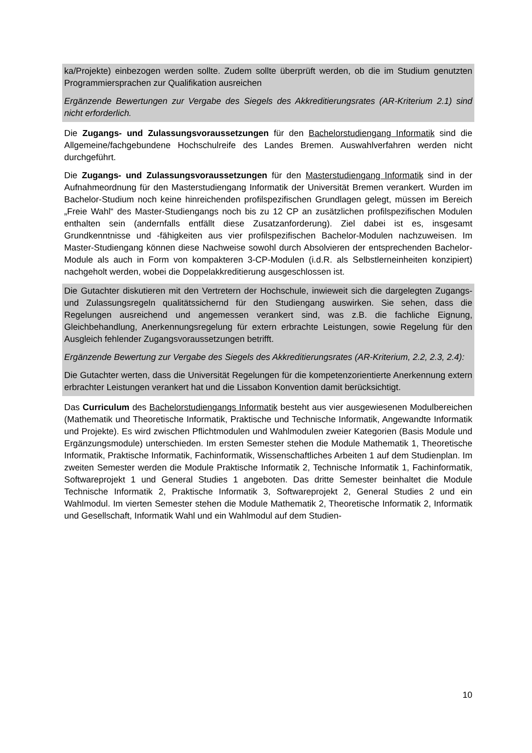ka/Projekte) einbezogen werden sollte. Zudem sollte überprüft werden, ob die im Studium genutzten Programmiersprachen zur Qualifikation ausreichen
Ergänzende Bewertungen zur Vergabe des Siegels des Akkreditierungsrates (AR-Kriterium 2.1) sind nicht erforderlich.
Die Zugangs- und Zulassungsvoraussetzungen für den Bachelorstudiengang Informatik sind die Allgemeine/fachgebundene Hochschulreife des Landes Bremen. Auswahlverfahren werden nicht durchgeführt.
Die Zugangs- und Zulassungsvoraussetzungen für den Masterstudiengang Informatik sind in der Aufnahmeordnung für den Masterstudiengang Informatik der Universität Bremen verankert. Wurden im Bachelor-Studium noch keine hinreichenden profilspezifischen Grundlagen gelegt, müssen im Bereich „Freie Wahl“ des Master-Studiengangs noch bis zu 12 CP an zusätzlichen profilspezifischen Modulen enthalten sein (andernfalls entfällt diese Zusatzanforderung). Ziel dabei ist es, insgesamt Grundkenntnisse und -fähigkeiten aus vier profilspezifischen Bachelor-Modulen nachzuweisen. Im Master-Studiengang können diese Nachweise sowohl durch Absolvieren der entsprechenden Bachelor-Module als auch in Form von kompakteren 3-CP-Modulen (i.d.R. als Selbstlerneinheiten konzipiert) nachgeholt werden, wobei die Doppelakkreditierung ausgeschlossen ist.
Die Gutachter diskutieren mit den Vertretern der Hochschule, inwieweit sich die dargelegten Zugangs- und Zulassungsregeln qualitätssichernd für den Studiengang auswirken. Sie sehen, dass die Regelungen ausreichend und angemessen verankert sind, was z.B. die fachliche Eignung, Gleichbehandlung, Anerkennungsregelung für extern erbrachte Leistungen, sowie Regelung für den Ausgleich fehlender Zugangsvoraussetzungen betrifft.
Ergänzende Bewertung zur Vergabe des Siegels des Akkreditierungsrates (AR-Kriterium, 2.2, 2.3, 2.4):
Die Gutachter werten, dass die Universität Regelungen für die kompetenzorientierte Anerkennung extern erbrachter Leistungen verankert hat und die Lissabon Konvention damit berücksichtigt.
Das Curriculum des Bachelorstudiengangs Informatik besteht aus vier ausgewiesenen Modulbereichen (Mathematik und Theoretische Informatik, Praktische und Technische Informatik, Angewandte Informatik und Projekte). Es wird zwischen Pflichtmodulen und Wahlmodulen zweier Kategorien (Basis Module und Ergänzungsmodule) unterschieden. Im ersten Semester stehen die Module Mathematik 1, Theoretische Informatik, Praktische Informatik, Fachinformatik, Wissenschaftliches Arbeiten 1 auf dem Studienplan. Im zweiten Semester werden die Module Praktische Informatik 2, Technische Informatik 1, Fachinformatik, Softwareprojekt 1 und General Studies 1 angeboten. Das dritte Semester beinhaltet die Module Technische Informatik 2, Praktische Informatik 3, Softwareprojekt 2, General Studies 2 und ein Wahlmodul. Im vierten Semester stehen die Module Mathematik 2, Theoretische Informatik 2, Informatik und Gesellschaft, Informatik Wahl und ein Wahlmodul auf dem Studien-
10